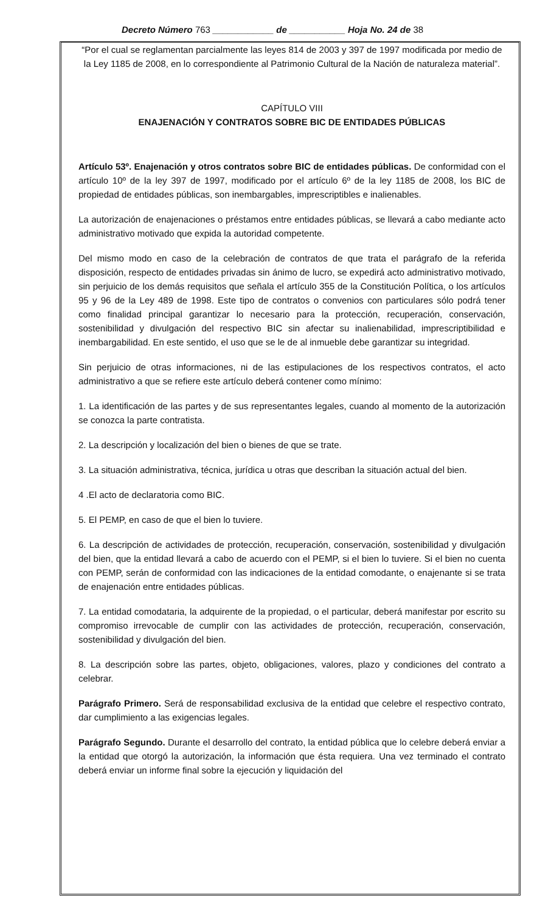Decreto Número 763 ____________ de ___________ Hoja No. 24 de 38
“Por el cual se reglamentan parcialmente las leyes 814 de 2003 y 397 de 1997 modificada por medio de la Ley 1185 de 2008, en lo correspondiente al Patrimonio Cultural de la Nación de naturaleza material”.
CAPÍTULO VIII
ENAJENACIÓN Y CONTRATOS SOBRE BIC DE ENTIDADES PÚBLICAS
Artículo 53º. Enajenación y otros contratos sobre BIC de entidades públicas. De conformidad con el artículo 10º de la ley 397 de 1997, modificado por el artículo 6º de la ley 1185 de 2008, los BIC de propiedad de entidades públicas, son inembargables, imprescriptibles e inalienables.
La autorización de enajenaciones o préstamos entre entidades públicas, se llevará a cabo mediante acto administrativo motivado que expida la autoridad competente.
Del mismo modo en caso de la celebración de contratos de que trata el parágrafo de la referida disposición, respecto de entidades privadas sin ánimo de lucro, se expedirá acto administrativo motivado, sin perjuicio de los demás requisitos que señala el artículo 355 de la Constitución Política, o los artículos 95 y 96 de la Ley 489 de 1998. Este tipo de contratos o convenios con particulares sólo podrá tener como finalidad principal garantizar lo necesario para la protección, recuperación, conservación, sostenibilidad y divulgación del respectivo BIC sin afectar su inalienabilidad, imprescriptibilidad e inembargabilidad. En este sentido, el uso que se le de al inmueble debe garantizar su integridad.
Sin perjuicio de otras informaciones, ni de las estipulaciones de los respectivos contratos, el acto administrativo a que se refiere este artículo deberá contener como mínimo:
1. La identificación de las partes y de sus representantes legales, cuando al momento de la autorización se conozca la parte contratista.
2. La descripción y localización del bien o bienes de que se trate.
3. La situación administrativa, técnica, jurídica u otras que describan la situación actual del bien.
4 .El acto de declaratoria como BIC.
5. El PEMP, en caso de que el bien lo tuviere.
6. La descripción de actividades de protección, recuperación, conservación, sostenibilidad y divulgación del bien, que la entidad llevará a cabo de acuerdo con el PEMP, si el bien lo tuviere. Si el bien no cuenta con PEMP, serán de conformidad con las indicaciones de la entidad comodante, o enajenante si se trata de enajenación entre entidades públicas.
7. La entidad comodataria, la adquirente de la propiedad, o el particular, deberá manifestar por escrito su compromiso irrevocable de cumplir con las actividades de protección, recuperación, conservación, sostenibilidad y divulgación del bien.
8. La descripción sobre las partes, objeto, obligaciones, valores, plazo y condiciones del contrato a celebrar.
Parágrafo Primero. Será de responsabilidad exclusiva de la entidad que celebre el respectivo contrato, dar cumplimiento a las exigencias legales.
Parágrafo Segundo. Durante el desarrollo del contrato, la entidad pública que lo celebre deberá enviar a la entidad que otorgó la autorización, la información que ésta requiera. Una vez terminado el contrato deberá enviar un informe final sobre la ejecución y liquidación del